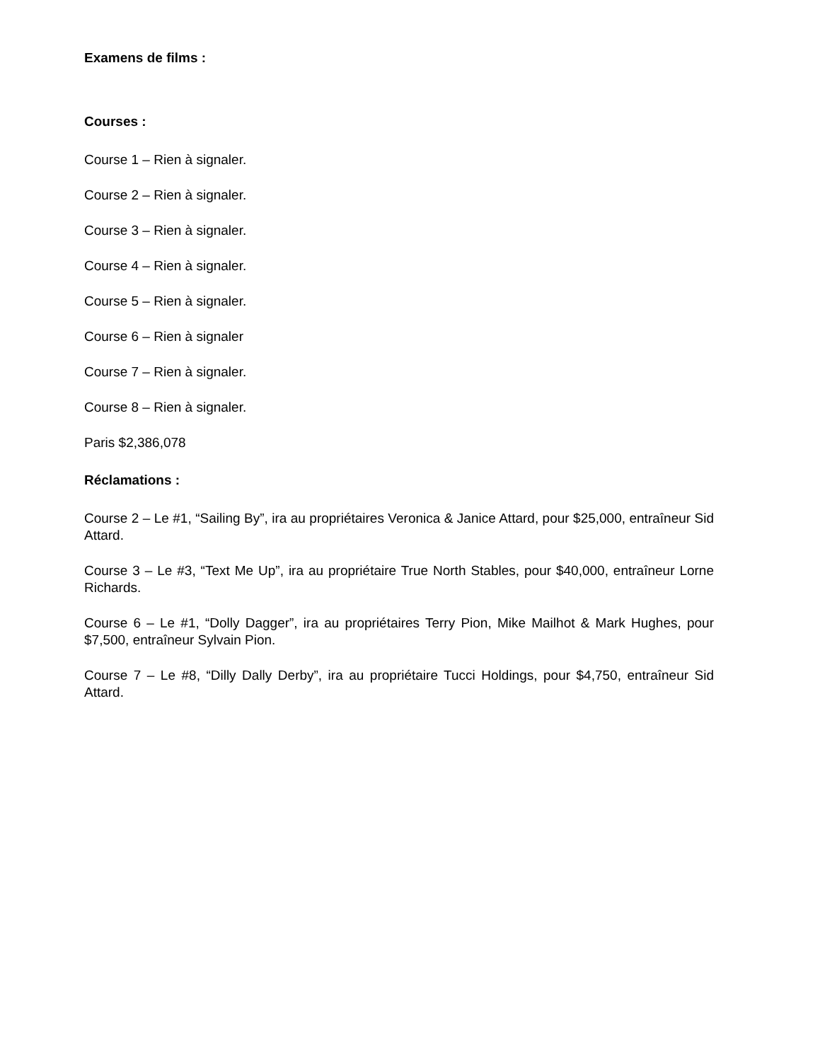Examens de films :
Courses :
Course 1 – Rien à signaler.
Course 2 – Rien à signaler.
Course 3 – Rien à signaler.
Course 4 – Rien à signaler.
Course 5 – Rien à signaler.
Course 6 – Rien à signaler
Course 7 – Rien à signaler.
Course 8 – Rien à signaler.
Paris $2,386,078
Réclamations :
Course 2 – Le #1, “Sailing By”, ira au propriétaires Veronica & Janice Attard, pour $25,000, entraîneur Sid Attard.
Course 3 – Le #3, “Text Me Up”, ira au propriétaire True North Stables, pour $40,000, entraîneur Lorne Richards.
Course 6 – Le #1, “Dolly Dagger”, ira au propriétaires Terry Pion, Mike Mailhot & Mark Hughes, pour $7,500, entraîneur Sylvain Pion.
Course 7 – Le #8, “Dilly Dally Derby”, ira au propriétaire Tucci Holdings, pour $4,750, entraîneur Sid Attard.